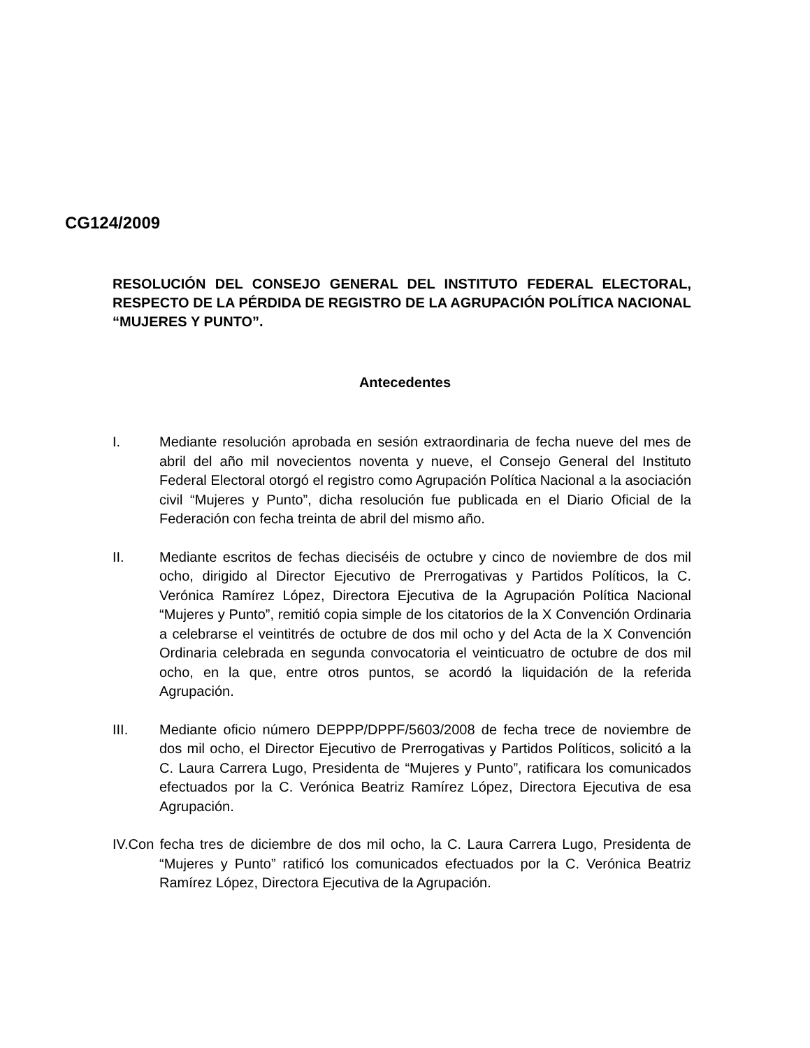CG124/2009
RESOLUCIÓN DEL CONSEJO GENERAL DEL INSTITUTO FEDERAL ELECTORAL, RESPECTO DE LA PÉRDIDA DE REGISTRO DE LA AGRUPACIÓN POLÍTICA NACIONAL “MUJERES Y PUNTO”.
Antecedentes
I. Mediante resolución aprobada en sesión extraordinaria de fecha nueve del mes de abril del año mil novecientos noventa y nueve, el Consejo General del Instituto Federal Electoral otorgó el registro como Agrupación Política Nacional a la asociación civil “Mujeres y Punto”, dicha resolución fue publicada en el Diario Oficial de la Federación con fecha treinta de abril del mismo año.
II. Mediante escritos de fechas dieciséis de octubre y cinco de noviembre de dos mil ocho, dirigido al Director Ejecutivo de Prerrogativas y Partidos Políticos, la C. Verónica Ramírez López, Directora Ejecutiva de la Agrupación Política Nacional “Mujeres y Punto”, remitió copia simple de los citatorios de la X Convención Ordinaria a celebrarse el veintitrés de octubre de dos mil ocho y del Acta de la X Convención Ordinaria celebrada en segunda convocatoria el veinticuatro de octubre de dos mil ocho, en la que, entre otros puntos, se acordó la liquidación de la referida Agrupación.
III. Mediante oficio número DEPPP/DPPF/5603/2008 de fecha trece de noviembre de dos mil ocho, el Director Ejecutivo de Prerrogativas y Partidos Políticos, solicitó a la C. Laura Carrera Lugo, Presidenta de “Mujeres y Punto”, ratificara los comunicados efectuados por la C. Verónica Beatriz Ramírez López, Directora Ejecutiva de esa Agrupación.
IV.Con fecha tres de diciembre de dos mil ocho, la C. Laura Carrera Lugo, Presidenta de “Mujeres y Punto” ratificó los comunicados efectuados por la C. Verónica Beatriz Ramírez López, Directora Ejecutiva de la Agrupación.